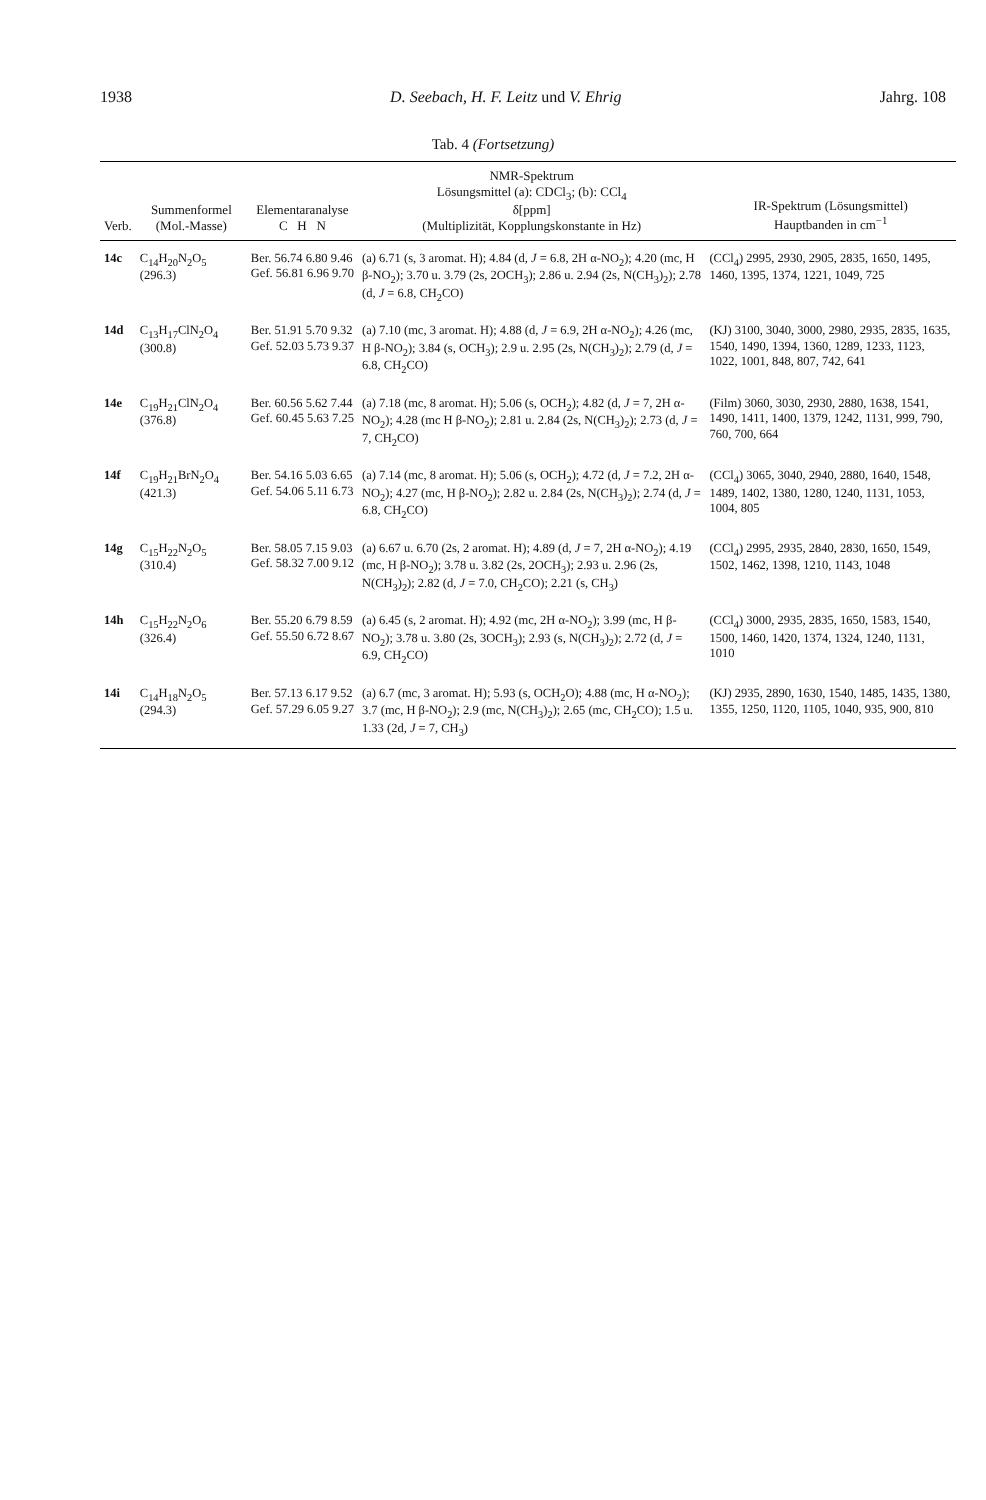1938 D. Seebach, H. F. Leitz und V. Ehrig Jahrg. 108
Tab. 4 (Fortsetzung)
| Verb. | Summenformel (Mol.-Masse) | Elementaranalyse C H N | NMR-Spektrum Lösungsmittel (a): CDCl<sub>3</sub>; (b): CCl<sub>4</sub> δ[ppm] (Multiplizität, Kopplungskonstante in Hz) | IR-Spektrum (Lösungsmittel) Hauptbanden in cm<sup>−1</sup> |
| --- | --- | --- | --- | --- |
| 14c | C<sub>14</sub>H<sub>20</sub>N<sub>2</sub>O<sub>5</sub> (296.3) | Ber. 56.74 6.80 9.46 Gef. 56.81 6.96 9.70 | (a) 6.71 (s, 3 aromat. H); 4.84 (d, J = 6.8, 2H α-NO<sub>2</sub>); 4.20 (mc, H β-NO<sub>2</sub>); 3.70 u. 3.79 (2s, 2OCH<sub>3</sub>); 2.86 u. 2.94 (2s, N(CH<sub>3</sub>)<sub>2</sub>); 2.78 (d, J = 6.8, CH<sub>2</sub>CO) | (CCl<sub>4</sub>) 2995, 2930, 2905, 2835, 1650, 1495, 1460, 1395, 1374, 1221, 1049, 725 |
| 14d | C<sub>13</sub>H<sub>17</sub>ClN<sub>2</sub>O<sub>4</sub> (300.8) | Ber. 51.91 5.70 9.32 Gef. 52.03 5.73 9.37 | (a) 7.10 (mc, 3 aromat. H); 4.88 (d, J = 6.9, 2H α-NO<sub>2</sub>); 4.26 (mc, H β-NO<sub>2</sub>); 3.84 (s, OCH<sub>3</sub>); 2.9 u. 2.95 (2s, N(CH<sub>3</sub>)<sub>2</sub>); 2.79 (d, J = 6.8, CH<sub>2</sub>CO) | (KJ) 3100, 3040, 3000, 2980, 2935, 2835, 1635, 1540, 1490, 1394, 1360, 1289, 1233, 1123, 1022, 1001, 848, 807, 742, 641 |
| 14e | C<sub>19</sub>H<sub>21</sub>ClN<sub>2</sub>O<sub>4</sub> (376.8) | Ber. 60.56 5.62 7.44 Gef. 60.45 5.63 7.25 | (a) 7.18 (mc, 8 aromat. H); 5.06 (s, OCH<sub>2</sub>); 4.82 (d, J = 7, 2H α-NO<sub>2</sub>); 4.28 (mc H β-NO<sub>2</sub>); 2.81 u. 2.84 (2s, N(CH<sub>3</sub>)<sub>2</sub>); 2.73 (d, J = 7, CH<sub>2</sub>CO) | (Film) 3060, 3030, 2930, 2880, 1638, 1541, 1490, 1411, 1400, 1379, 1242, 1131, 999, 790, 760, 700, 664 |
| 14f | C<sub>19</sub>H<sub>21</sub>BrN<sub>2</sub>O<sub>4</sub> (421.3) | Ber. 54.16 5.03 6.65 Gef. 54.06 5.11 6.73 | (a) 7.14 (mc, 8 aromat. H); 5.06 (s, OCH<sub>2</sub>); 4.72 (d, J = 7.2, 2H α-NO<sub>2</sub>); 4.27 (mc, H β-NO<sub>2</sub>); 2.82 u. 2.84 (2s, N(CH<sub>3</sub>)<sub>2</sub>); 2.74 (d, J = 6.8, CH<sub>2</sub>CO) | (CCl<sub>4</sub>) 3065, 3040, 2940, 2880, 1640, 1548, 1489, 1402, 1380, 1280, 1240, 1131, 1053, 1004, 805 |
| 14g | C<sub>15</sub>H<sub>22</sub>N<sub>2</sub>O<sub>5</sub> (310.4) | Ber. 58.05 7.15 9.03 Gef. 58.32 7.00 9.12 | (a) 6.67 u. 6.70 (2s, 2 aromat. H); 4.89 (d, J = 7, 2H α-NO<sub>2</sub>); 4.19 (mc, H β-NO<sub>2</sub>); 3.78 u. 3.82 (2s, 2OCH<sub>3</sub>); 2.93 u. 2.96 (2s, N(CH<sub>3</sub>)<sub>2</sub>); 2.82 (d, J = 7.0, CH<sub>2</sub>CO); 2.21 (s, CH<sub>3</sub>) | (CCl<sub>4</sub>) 2995, 2935, 2840, 2830, 1650, 1549, 1502, 1462, 1398, 1210, 1143, 1048 |
| 14h | C<sub>15</sub>H<sub>22</sub>N<sub>2</sub>O<sub>6</sub> (326.4) | Ber. 55.20 6.79 8.59 Gef. 55.50 6.72 8.67 | (a) 6.45 (s, 2 aromat. H); 4.92 (mc, 2H α-NO<sub>2</sub>); 3.99 (mc, H β-NO<sub>2</sub>); 3.78 u. 3.80 (2s, 3OCH<sub>3</sub>); 2.93 (s, N(CH<sub>3</sub>)<sub>2</sub>); 2.72 (d, J = 6.9, CH<sub>2</sub>CO) | (CCl<sub>4</sub>) 3000, 2935, 2835, 1650, 1583, 1540, 1500, 1460, 1420, 1374, 1324, 1240, 1131, 1010 |
| 14i | C<sub>14</sub>H<sub>18</sub>N<sub>2</sub>O<sub>5</sub> (294.3) | Ber. 57.13 6.17 9.52 Gef. 57.29 6.05 9.27 | (a) 6.7 (mc, 3 aromat. H); 5.93 (s, OCH<sub>2</sub>O); 4.88 (mc, H α-NO<sub>2</sub>); 3.7 (mc, H β-NO<sub>2</sub>); 2.9 (mc, N(CH<sub>3</sub>)<sub>2</sub>); 2.65 (mc, CH<sub>2</sub>CO); 1.5 u. 1.33 (2d, J = 7, CH<sub>3</sub>) | (KJ) 2935, 2890, 1630, 1540, 1485, 1435, 1380, 1355, 1250, 1120, 1105, 1040, 935, 900, 810 |